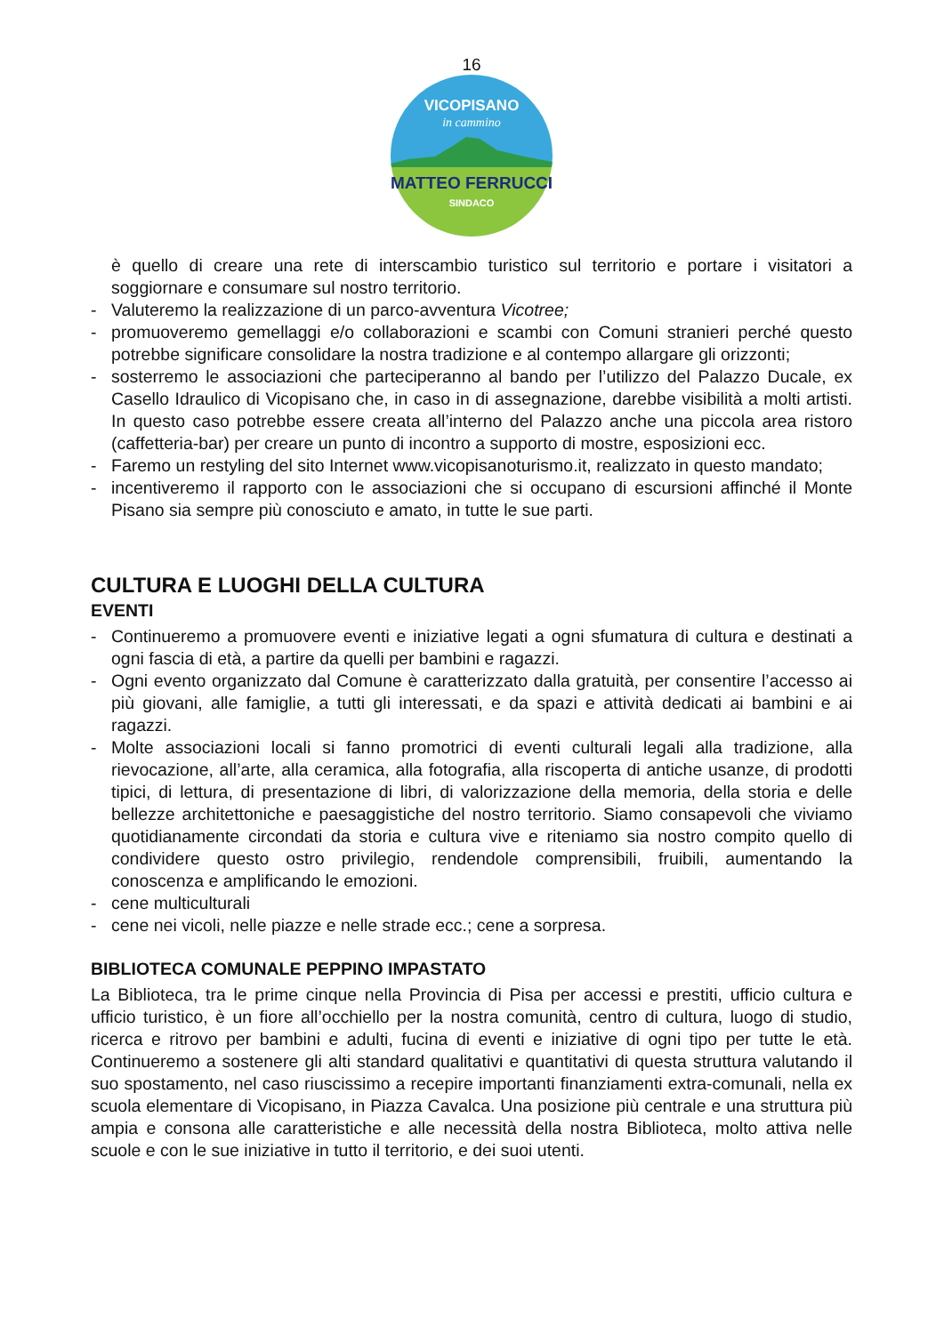16
MATTEO FERRUCCI
SINDACO
VICOPISANO
in cammino
è quello di creare una rete di interscambio turistico sul territorio e portare i visitatori a soggiornare e consumare sul nostro territorio.
- Valuteremo la realizzazione di un parco-avventura Vicotree;
- promuoveremo gemellaggi e/o collaborazioni e scambi con Comuni stranieri perché questo potrebbe significare consolidare la nostra tradizione e al contempo allargare gli orizzonti;
- sosterremo le associazioni che parteciperanno al bando per l’utilizzo del Palazzo Ducale, ex Casello Idraulico di Vicopisano che, in caso in di assegnazione, darebbe visibilità a molti artisti. In questo caso potrebbe essere creata all’interno del Palazzo anche una piccola area ristoro (caffetteria-bar) per creare un punto di incontro a supporto di mostre, esposizioni ecc.
- Faremo un restyling del sito Internet www.vicopisanoturismo.it, realizzato in questo mandato;
- incentiveremo il rapporto con le associazioni che si occupano di escursioni affinché il Monte Pisano sia sempre più conosciuto e amato, in tutte le sue parti.
CULTURA E LUOGHI DELLA CULTURA
EVENTI
- Continueremo a promuovere eventi e iniziative legati a ogni sfumatura di cultura e destinati a ogni fascia di età, a partire da quelli per bambini e ragazzi.
- Ogni evento organizzato dal Comune è caratterizzato dalla gratuità, per consentire l’accesso ai più giovani, alle famiglie, a tutti gli interessati, e da spazi e attività dedicati ai bambini e ai ragazzi.
- Molte associazioni locali si fanno promotrici di eventi culturali legali alla tradizione, alla rievocazione, all’arte, alla ceramica, alla fotografia, alla riscoperta di antiche usanze, di prodotti tipici, di lettura, di presentazione di libri, di valorizzazione della memoria, della storia e delle bellezze architettoniche e paesaggistiche del nostro territorio. Siamo consapevoli che viviamo quotidianamente circondati da storia e cultura vive e riteniamo sia nostro compito quello di condividere questo ostro privilegio, rendendole comprensibili, fruibili, aumentando la conoscenza e amplificando le emozioni.
- cene multiculturali
- cene nei vicoli, nelle piazze e nelle strade ecc.; cene a sorpresa.
BIBLIOTECA COMUNALE PEPPINO IMPASTATO
La Biblioteca, tra le prime cinque nella Provincia di Pisa per accessi e prestiti, ufficio cultura e ufficio turistico, è un fiore all’occhiello per la nostra comunità, centro di cultura, luogo di studio, ricerca e ritrovo per bambini e adulti, fucina di eventi e iniziative di ogni tipo per tutte le età. Continueremo a sostenere gli alti standard qualitativi e quantitativi di questa struttura valutando il suo spostamento, nel caso riuscissimo a recepire importanti finanziamenti extra-comunali, nella ex scuola elementare di Vicopisano, in Piazza Cavalca. Una posizione più centrale e una struttura più ampia e consona alle caratteristiche e alle necessità della nostra Biblioteca, molto attiva nelle scuole e con le sue iniziative in tutto il territorio, e dei suoi utenti.